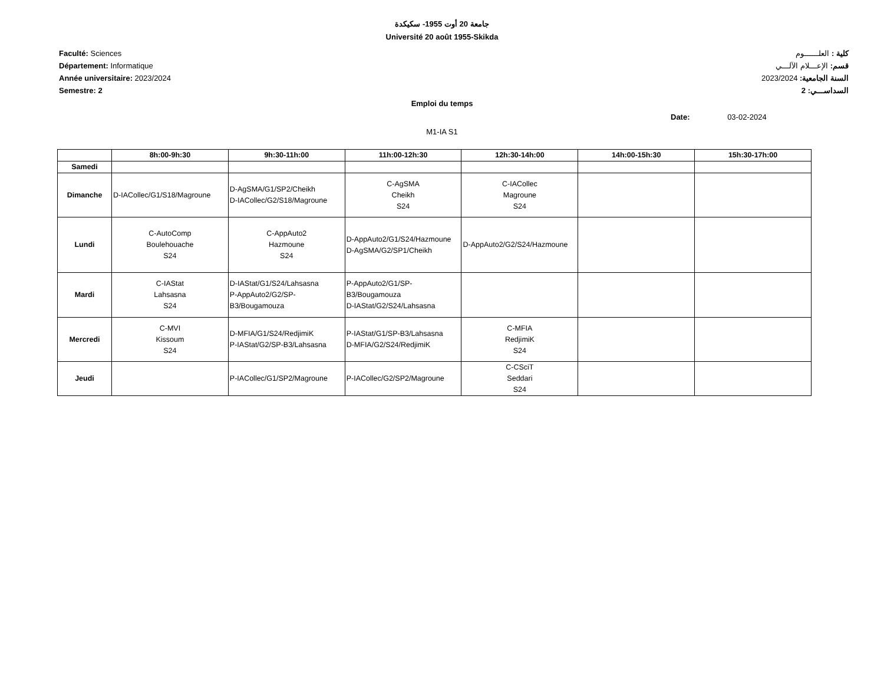جامعة 20 أوت 1955- سكيكدة
Université 20 août 1955-Skikda
Faculté: Sciences
Département: Informatique
Année universitaire: 2023/2024
Semestre: 2
كلية : العلــــــوم
قسم: الإعـــلام الآلـــي
السنة الجامعية: 2023/2024
السداســـي: 2
Emploi du temps
Date: 03-02-2024
M1-IA S1
| | 8h:00-9h:30 | 9h:30-11h:00 | 11h:00-12h:30 | 12h:30-14h:00 | 14h:00-15h:30 | 15h:30-17h:00 |
| --- | --- | --- | --- | --- | --- | --- |
| Samedi | | | | | | |
| Dimanche | D-IACollec/G1/S18/Magroune | D-AgSMA/G1/SP2/Cheikh D-IACollec/G2/S18/Magroune | C-AgSMA Cheikh S24 | C-IACollec Magroune S24 | | |
| Lundi | C-AutoComp Boulehouache S24 | C-AppAuto2 Hazmoune S24 | D-AppAuto2/G1/S24/Hazmoune D-AgSMA/G2/SP1/Cheikh | D-AppAuto2/G2/S24/Hazmoune | | |
| Mardi | C-IAStat Lahsasna S24 | D-IAStat/G1/S24/Lahsasna P-AppAuto2/G2/SP- B3/Bougamouza | P-AppAuto2/G1/SP- B3/Bougamouza D-IAStat/G2/S24/Lahsasna | | | |
| Mercredi | C-MVI Kissoum S24 | D-MFIA/G1/S24/RedjimiK P-IAStat/G2/SP-B3/Lahsasna | P-IAStat/G1/SP-B3/Lahsasna D-MFIA/G2/S24/RedjimiK | C-MFIA RedjimiK S24 | | |
| Jeudi | | P-IACollec/G1/SP2/Magroune | P-IACollec/G2/SP2/Magroune | C-CSciT Seddari S24 | | |